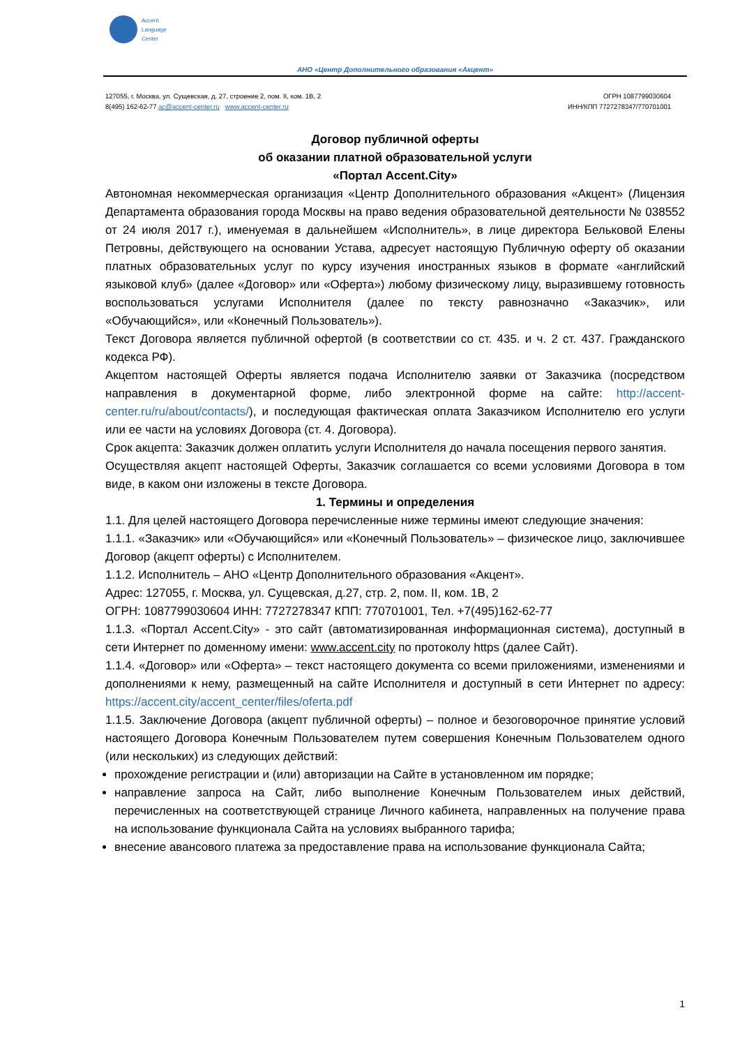Accent
Language
Center
АНО «Центр Дополнительного образования «Акцент»
127055, г. Москва, ул. Сущевская, д. 27, строение 2, пом. II, ком. 1В, 2
8(495) 162-62-77 ac@accent-center.ru www.accent-center.ru
ОГРН 1087799030604
ИНН/КПП 7727278347/770701001
Договор публичной оферты
об оказании платной образовательной услуги
«Портал Accent.City»
Автономная некоммерческая организация «Центр Дополнительного образования «Акцент» (Лицензия Департамента образования города Москвы на право ведения образовательной деятельности № 038552 от 24 июля 2017 г.), именуемая в дальнейшем «Исполнитель», в лице директора Бельковой Елены Петровны, действующего на основании Устава, адресует настоящую Публичную оферту об оказании платных образовательных услуг по курсу изучения иностранных языков в формате «английский языковой клуб» (далее «Договор» или «Оферта») любому физическому лицу, выразившему готовность воспользоваться услугами Исполнителя (далее по тексту равнозначно «Заказчик», или «Обучающийся», или «Конечный Пользователь»).
Текст Договора является публичной офертой (в соответствии со ст. 435. и ч. 2 ст. 437. Гражданского кодекса РФ).
Акцептом настоящей Оферты является подача Исполнителю заявки от Заказчика (посредством направления в документарной форме, либо электронной форме на сайте: http://accent-center.ru/ru/about/contacts/), и последующая фактическая оплата Заказчиком Исполнителю его услуги или ее части на условиях Договора (ст. 4. Договора).
Срок акцепта: Заказчик должен оплатить услуги Исполнителя до начала посещения первого занятия.
Осуществляя акцепт настоящей Оферты, Заказчик соглашается со всеми условиями Договора в том виде, в каком они изложены в тексте Договора.
1. Термины и определения
1.1. Для целей настоящего Договора перечисленные ниже термины имеют следующие значения:
1.1.1. «Заказчик» или «Обучающийся» или «Конечный Пользователь» – физическое лицо, заключившее Договор (акцепт оферты) с Исполнителем.
1.1.2. Исполнитель – АНО «Центр Дополнительного образования «Акцент».
Адрес: 127055, г. Москва, ул. Сущевская, д.27, стр. 2, пом. II, ком. 1В, 2
ОГРН: 1087799030604 ИНН: 7727278347 КПП: 770701001, Тел. +7(495)162-62-77
1.1.3. «Портал Accent.City» - это сайт (автоматизированная информационная система), доступный в сети Интернет по доменному имени: www.accent.city по протоколу https (далее Сайт).
1.1.4. «Договор» или «Оферта» – текст настоящего документа со всеми приложениями, изменениями и дополнениями к нему, размещенный на сайте Исполнителя и доступный в сети Интернет по адресу: https://accent.city/accent_center/files/oferta.pdf
1.1.5. Заключение Договора (акцепт публичной оферты) – полное и безоговорочное принятие условий настоящего Договора Конечным Пользователем путем совершения Конечным Пользователем одного (или нескольких) из следующих действий:
прохождение регистрации и (или) авторизации на Сайте в установленном им порядке;
направление запроса на Сайт, либо выполнение Конечным Пользователем иных действий, перечисленных на соответствующей странице Личного кабинета, направленных на получение права на использование функционала Сайта на условиях выбранного тарифа;
внесение авансового платежа за предоставление права на использование функционала Сайта;
1